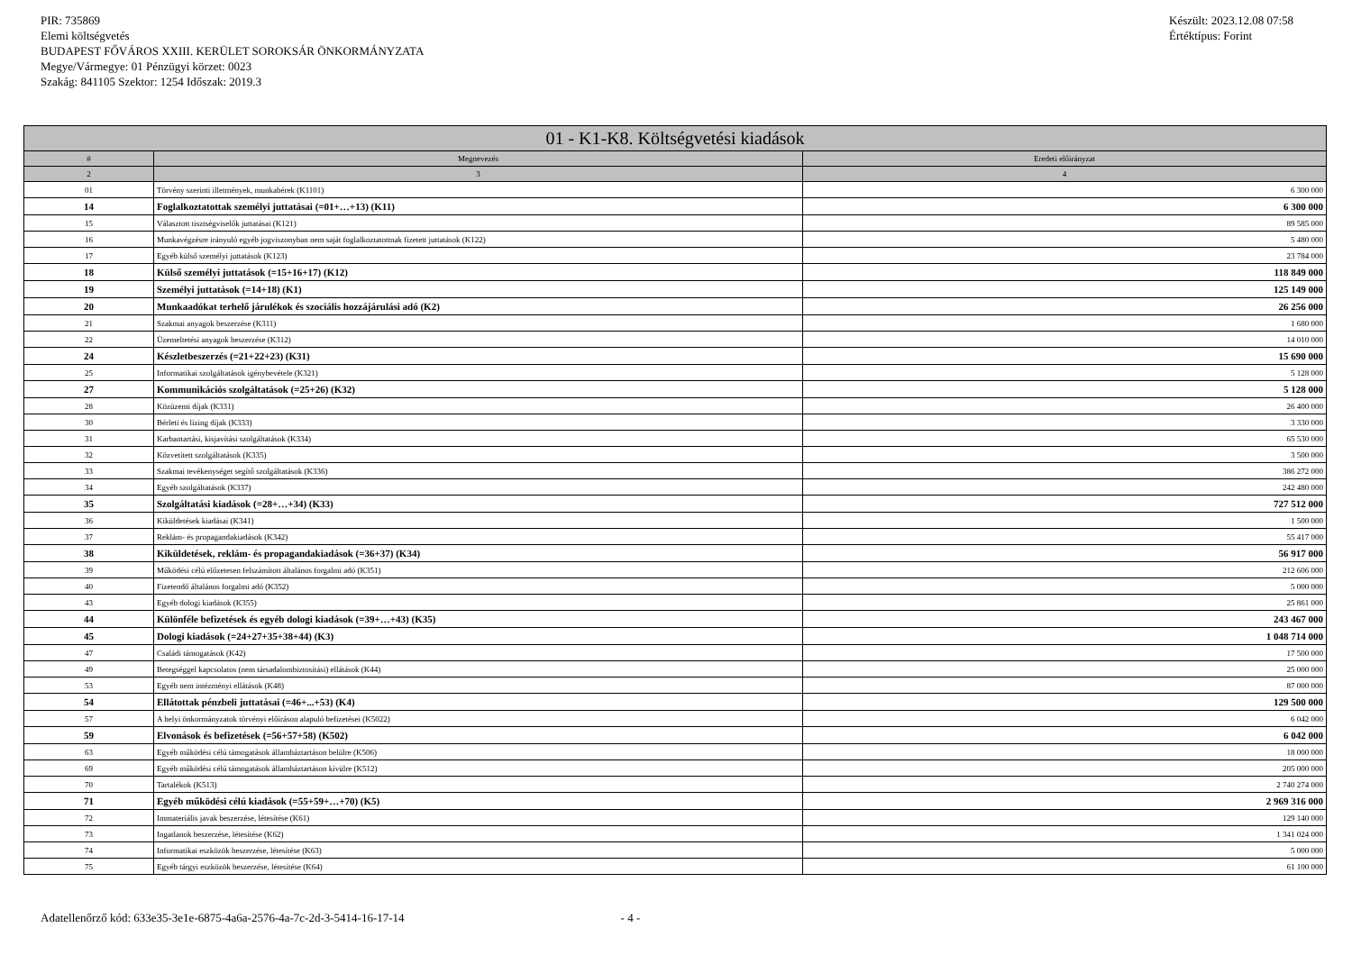PIR: 735869
Elemi költségvetés
BUDAPEST FŐVÁROS XXIII. KERÜLET SOROKSÁR ÖNKORMÁNYZATA
Megye/Vármegye: 01 Pénzügyi körzet: 0023
Szakág: 841105 Szektor: 1254 Időszak: 2019.3
Készült: 2023.12.08 07:58
Értéktípus: Forint
| 01 - K1-K8. Költségvetési kiadások | | |
| --- | --- | --- |
| # | Megnevezés | Eredeti előirányzat |
| 2 | 3 | 4 |
| 01 | Törvény szerinti illetmények, munkabérek (K1101) | 6 300 000 |
| 14 | Foglalkoztatottak személyi juttatásai (=01+…+13) (K11) | 6 300 000 |
| 15 | Választott tisztségviselők juttatásai (K121) | 89 585 000 |
| 16 | Munkavégzésre irányuló egyéb jogviszonyban nem saját foglalkoztatottnak fizetett juttatások (K122) | 5 480 000 |
| 17 | Egyéb külső személyi juttatások (K123) | 23 784 000 |
| 18 | Külső személyi juttatások (=15+16+17) (K12) | 118 849 000 |
| 19 | Személyi juttatások (=14+18) (K1) | 125 149 000 |
| 20 | Munkaadókat terhelő járulékok és szociális hozzájárulási adó (K2) | 26 256 000 |
| 21 | Szakmai anyagok beszerzése (K311) | 1 680 000 |
| 22 | Üzemeltetési anyagok beszerzése (K312) | 14 010 000 |
| 24 | Készletbeszerzés (=21+22+23) (K31) | 15 690 000 |
| 25 | Informatikai szolgáltatások igénybevétele (K321) | 5 128 000 |
| 27 | Kommunikációs szolgáltatások (=25+26) (K32) | 5 128 000 |
| 28 | Közüzemi díjak (K331) | 26 400 000 |
| 30 | Bérleti és lízing díjak (K333) | 3 330 000 |
| 31 | Karbantartási, kisjavítási szolgáltatások (K334) | 65 530 000 |
| 32 | Közvetített szolgáltatások (K335) | 3 500 000 |
| 33 | Szakmai tevékenységet segítő szolgáltatások (K336) | 386 272 000 |
| 34 | Egyéb szolgáltatások (K337) | 242 480 000 |
| 35 | Szolgáltatási kiadások (=28+…+34) (K33) | 727 512 000 |
| 36 | Kiküldetések kiadásai (K341) | 1 500 000 |
| 37 | Reklám- és propagandakiadások (K342) | 55 417 000 |
| 38 | Kiküldetések, reklám- és propagandakiadások (=36+37) (K34) | 56 917 000 |
| 39 | Működési célú előzetesen felszámított általános forgalmi adó (K351) | 212 606 000 |
| 40 | Fizetendő általános forgalmi adó (K352) | 5 000 000 |
| 43 | Egyéb dologi kiadások (K355) | 25 861 000 |
| 44 | Különféle befizetések és egyéb dologi kiadások (=39+…+43) (K35) | 243 467 000 |
| 45 | Dologi kiadások (=24+27+35+38+44) (K3) | 1 048 714 000 |
| 47 | Családi támogatások (K42) | 17 500 000 |
| 49 | Betegséggel kapcsolatos (nem társadalombiztosítási) ellátások (K44) | 25 000 000 |
| 53 | Egyéb nem intézményi ellátások (K48) | 87 000 000 |
| 54 | Ellátottak pénzbeli juttatásai (=46+...+53) (K4) | 129 500 000 |
| 57 | A helyi önkormányzatok törvényi előíráson alapuló befizetései (K5022) | 6 042 000 |
| 59 | Elvonások és befizetések (=56+57+58) (K502) | 6 042 000 |
| 63 | Egyéb működési célú támogatások államháztartáson belülre (K506) | 18 000 000 |
| 69 | Egyéb működési célú támogatások államháztartáson kívülre (K512) | 205 000 000 |
| 70 | Tartalékok (K513) | 2 740 274 000 |
| 71 | Egyéb működési célú kiadások (=55+59+…+70) (K5) | 2 969 316 000 |
| 72 | Immateriális javak beszerzése, létesítése (K61) | 129 140 000 |
| 73 | Ingatlanok beszerzése, létesítése (K62) | 1 341 024 000 |
| 74 | Informatikai eszközök beszerzése, létesítése (K63) | 5 000 000 |
| 75 | Egyéb tárgyi eszközök beszerzése, létesítése (K64) | 61 100 000 |
Adatellenőrző kód: 633e35-3e1e-6875-4a6a-2576-4a-7c-2d-3-5414-16-17-14 - 4 -